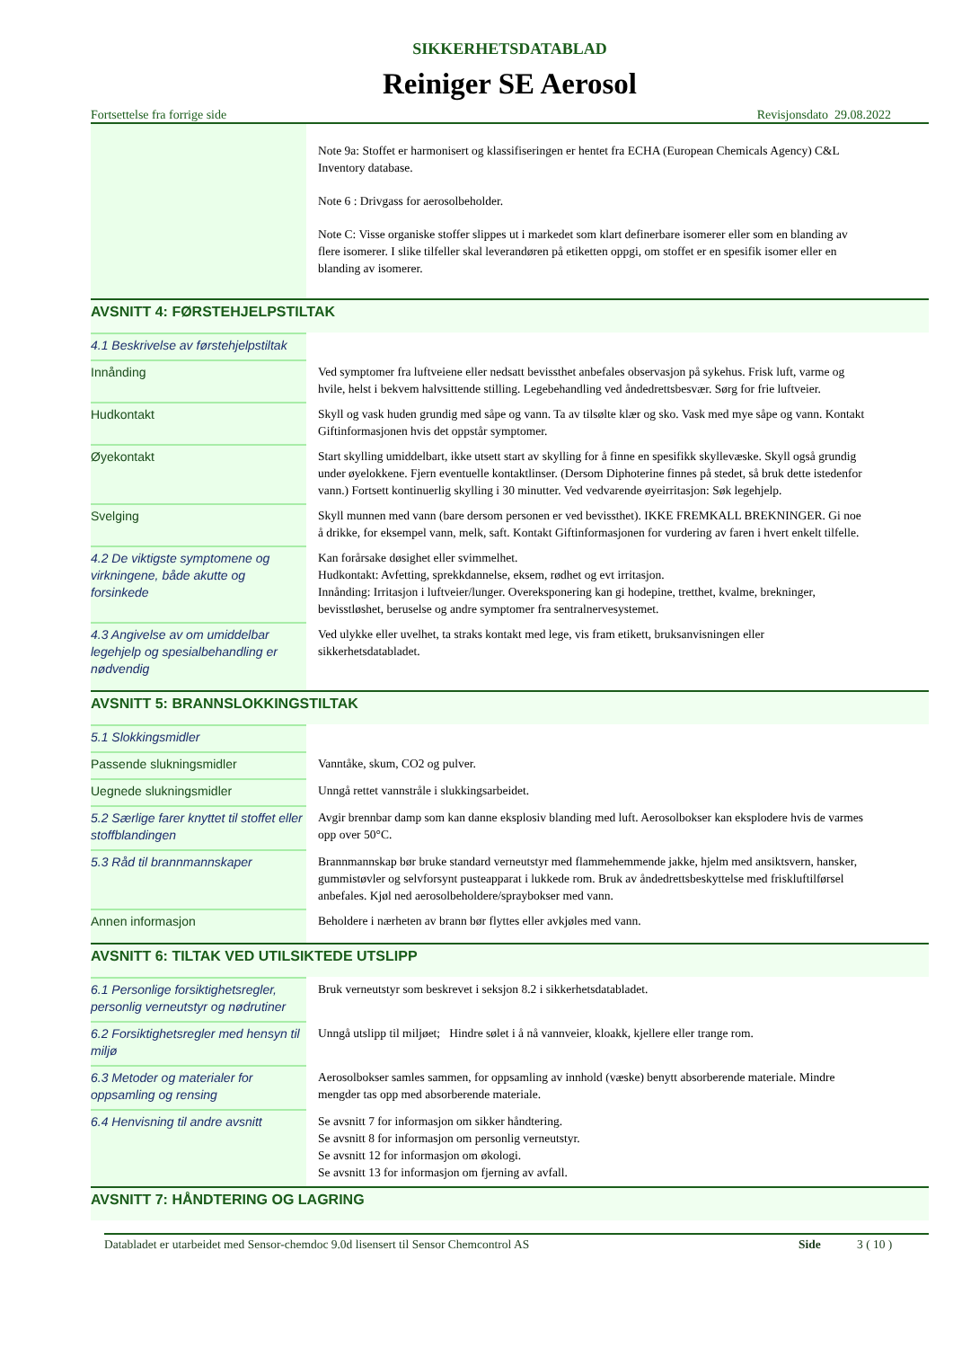SIKKERHETSDATABLAD
Reiniger SE Aerosol
Fortsettelse fra forrige side Revisjonsdato 29.08.2022
| | Note 9a: Stoffet er harmonisert og klassifiseringen er hentet fra ECHA (European Chemicals Agency) C&L Inventory database. Note 6 : Drivgass for aerosolbeholder. Note C: Visse organiske stoffer slippes ut i markedet som klart definerbare isomerer eller som en blanding av flere isomerer. I slike tilfeller skal leverandøren på etiketten oppgi, om stoffet er en spesifik isomer eller en blanding av isomerer. |
AVSNITT 4: FØRSTEHJELPSTILTAK
| 4.1 Beskrivelse av førstehjelpstiltak | |
| Innånding | Ved symptomer fra luftveiene eller nedsatt bevissthet anbefales observasjon på sykehus. Frisk luft, varme og hvile, helst i bekvem halvsittende stilling. Legebehandling ved åndedrettsbesvær. Sørg for frie luftveier. |
| Hudkontakt | Skyll og vask huden grundig med såpe og vann. Ta av tilsølte klær og sko. Vask med mye såpe og vann. Kontakt Giftinformasjonen hvis det oppstår symptomer. |
| Øyekontakt | Start skylling umiddelbart, ikke utsett start av skylling for å finne en spesifikk skyllevæske. Skyll også grundig under øyelokkene. Fjern eventuelle kontaktlinser. (Dersom Diphoterine finnes på stedet, så bruk dette istedenfor vann.) Fortsett kontinuerlig skylling i 30 minutter. Ved vedvarende øyeirritasjon: Søk legehjelp. |
| Svelging | Skyll munnen med vann (bare dersom personen er ved bevissthet). IKKE FREMKALL BREKNINGER. Gi noe å drikke, for eksempel vann, melk, saft. Kontakt Giftinformasjonen for vurdering av faren i hvert enkelt tilfelle. |
| 4.2 De viktigste symptomene og virkningene, både akutte og forsinkede | Kan forårsake døsighet eller svimmelhet. Hudkontakt: Avfetting, sprekkdannelse, eksem, rødhet og evt irritasjon. Innånding: Irritasjon i luftveier/lunger. Overeksponering kan gi hodepine, tretthet, kvalme, brekninger, bevisstløshet, beruselse og andre symptomer fra sentralnervesystemet. |
| 4.3 Angivelse av om umiddelbar legehjelp og spesialbehandling er nødvendig | Ved ulykke eller uvelhet, ta straks kontakt med lege, vis fram etikett, bruksanvisningen eller sikkerhetsdatabladet. |
AVSNITT 5: BRANNSLOKKINGSTILTAK
| 5.1 Slokkingsmidler | |
| Passende slukningsmidler | Vanntåke, skum, CO2 og pulver. |
| Uegnede slukningsmidler | Unngå rettet vannstråle i slukkingsarbeidet. |
| 5.2 Særlige farer knyttet til stoffet eller stoffblandingen | Avgir brennbar damp som kan danne eksplosiv blanding med luft. Aerosolbokser kan eksplodere hvis de varmes opp over 50°C. |
| 5.3 Råd til brannmannskaper | Brannmannskap bør bruke standard verneutstyr med flammehemmende jakke, hjelm med ansiktsvern, hansker, gummistøvler og selvforsynt pusteapparat i lukkede rom. Bruk av åndedrettsbeskyttelse med friskluftilførsel anbefales. Kjøl ned aerosolbeholdere/spraybokser med vann. |
| Annen informasjon | Beholdere i nærheten av brann bør flyttes eller avkjøles med vann. |
AVSNITT 6: TILTAK VED UTILSIKTEDE UTSLIPP
| 6.1 Personlige forsiktighetsregler, personlig verneutstyr og nødrutiner | Bruk verneutstyr som beskrevet i seksjon 8.2 i sikkerhetsdatabladet. |
| 6.2 Forsiktighetsregler med hensyn til miljø | Unngå utslipp til miljøet; Hindre sølet i å nå vannveier, kloakk, kjellere eller trange rom. |
| 6.3 Metoder og materialer for oppsamling og rensing | Aerosolbokser samles sammen, for oppsamling av innhold (væske) benytt absorberende materiale. Mindre mengder tas opp med absorberende materiale. |
| 6.4 Henvisning til andre avsnitt | Se avsnitt 7 for informasjon om sikker håndtering. Se avsnitt 8 for informasjon om personlig verneutstyr. Se avsnitt 12 for informasjon om økologi. Se avsnitt 13 for informasjon om fjerning av avfall. |
AVSNITT 7: HÅNDTERING OG LAGRING
Databladet er utarbeidet med Sensor-chemdoc 9.0d lisensert til Sensor Chemcontrol AS Side 3 ( 10 )